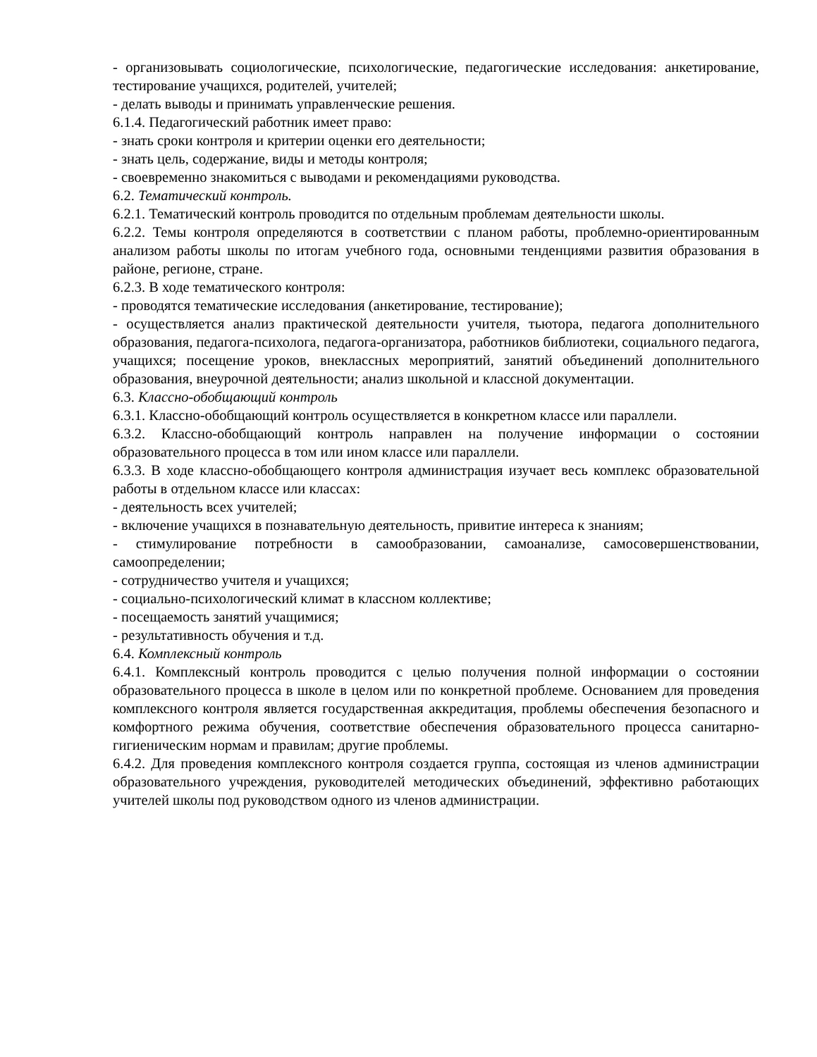- организовывать социологические, психологические, педагогические исследования: анкетирование, тестирование учащихся, родителей, учителей;
- делать выводы и принимать управленческие решения.
6.1.4. Педагогический работник имеет право:
- знать сроки контроля и критерии оценки его деятельности;
- знать цель, содержание, виды и методы контроля;
- своевременно знакомиться с выводами и рекомендациями руководства.
6.2. Тематический контроль.
6.2.1. Тематический контроль проводится по отдельным проблемам деятельности школы.
6.2.2. Темы контроля определяются в соответствии с планом работы, проблемно-ориентированным анализом работы школы по итогам учебного года, основными тенденциями развития образования в районе, регионе, стране.
6.2.3. В ходе тематического контроля:
- проводятся тематические исследования (анкетирование, тестирование);
- осуществляется анализ практической деятельности учителя, тьютора, педагога дополнительного образования, педагога-психолога, педагога-организатора, работников библиотеки, социального педагога, учащихся; посещение уроков, внеклассных мероприятий, занятий объединений дополнительного образования, внеурочной деятельности; анализ школьной и классной документации.
6.3. Классно-обобщающий контроль
6.3.1. Классно-обобщающий контроль осуществляется в конкретном классе или параллели.
6.3.2. Классно-обобщающий контроль направлен на получение информации о состоянии образовательного процесса в том или ином классе или параллели.
6.3.3. В ходе классно-обобщающего контроля администрация изучает весь комплекс образовательной работы в отдельном классе или классах:
- деятельность всех учителей;
- включение учащихся в познавательную деятельность, привитие интереса к знаниям;
- стимулирование потребности в самообразовании, самоанализе, самосовершенствовании, самоопределении;
- сотрудничество учителя и учащихся;
- социально-психологический климат в классном коллективе;
- посещаемость занятий учащимися;
- результативность обучения и т.д.
6.4. Комплексный контроль
6.4.1. Комплексный контроль проводится с целью получения полной информации о состоянии образовательного процесса в школе в целом или по конкретной проблеме. Основанием для проведения комплексного контроля является государственная аккредитация, проблемы обеспечения безопасного и комфортного режима обучения, соответствие обеспечения образовательного процесса санитарно-гигиеническим нормам и правилам; другие проблемы.
6.4.2. Для проведения комплексного контроля создается группа, состоящая из членов администрации образовательного учреждения, руководителей методических объединений, эффективно работающих учителей школы под руководством одного из членов администрации.